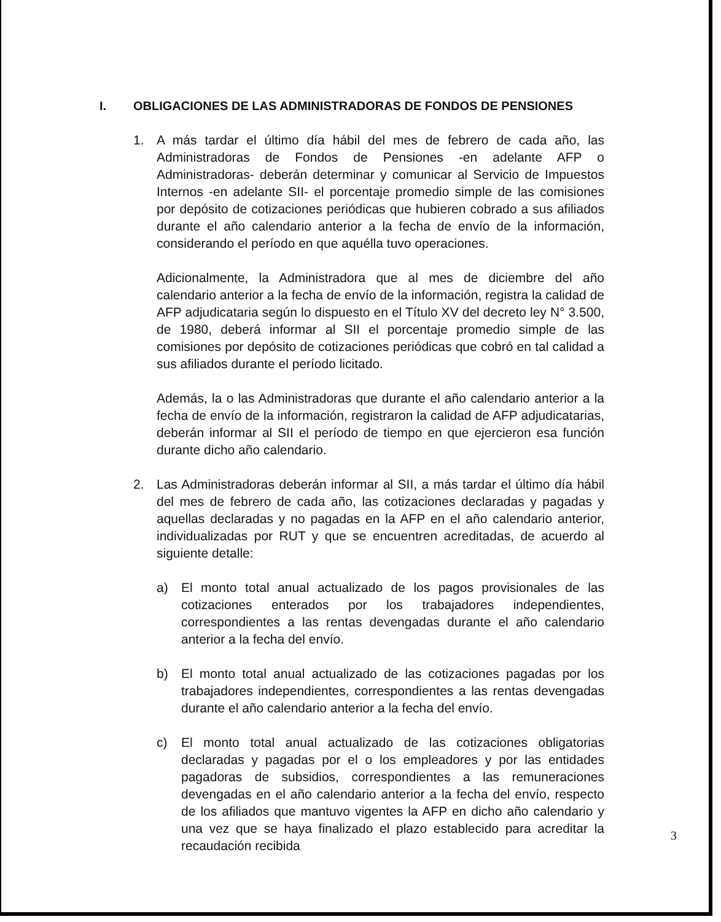I. OBLIGACIONES DE LAS ADMINISTRADORAS DE FONDOS DE PENSIONES
1. A más tardar el último día hábil del mes de febrero de cada año, las Administradoras de Fondos de Pensiones -en adelante AFP o Administradoras- deberán determinar y comunicar al Servicio de Impuestos Internos -en adelante SII- el porcentaje promedio simple de las comisiones por depósito de cotizaciones periódicas que hubieren cobrado a sus afiliados durante el año calendario anterior a la fecha de envío de la información, considerando el período en que aquélla tuvo operaciones.
Adicionalmente, la Administradora que al mes de diciembre del año calendario anterior a la fecha de envío de la información, registra la calidad de AFP adjudicataria según lo dispuesto en el Título XV del decreto ley N° 3.500, de 1980, deberá informar al SII el porcentaje promedio simple de las comisiones por depósito de cotizaciones periódicas que cobró en tal calidad a sus afiliados durante el período licitado.
Además, la o las Administradoras que durante el año calendario anterior a la fecha de envío de la información, registraron la calidad de AFP adjudicatarias, deberán informar al SII el período de tiempo en que ejercieron esa función durante dicho año calendario.
2. Las Administradoras deberán informar al SII, a más tardar el último día hábil del mes de febrero de cada año, las cotizaciones declaradas y pagadas y aquellas declaradas y no pagadas en la AFP en el año calendario anterior, individualizadas por RUT y que se encuentren acreditadas, de acuerdo al siguiente detalle:
a) El monto total anual actualizado de los pagos provisionales de las cotizaciones enterados por los trabajadores independientes, correspondientes a las rentas devengadas durante el año calendario anterior a la fecha del envío.
b) El monto total anual actualizado de las cotizaciones pagadas por los trabajadores independientes, correspondientes a las rentas devengadas durante el año calendario anterior a la fecha del envío.
c) El monto total anual actualizado de las cotizaciones obligatorias declaradas y pagadas por el o los empleadores y por las entidades pagadoras de subsidios, correspondientes a las remuneraciones devengadas en el año calendario anterior a la fecha del envío, respecto de los afiliados que mantuvo vigentes la AFP en dicho año calendario y una vez que se haya finalizado el plazo establecido para acreditar la recaudación recibida
3